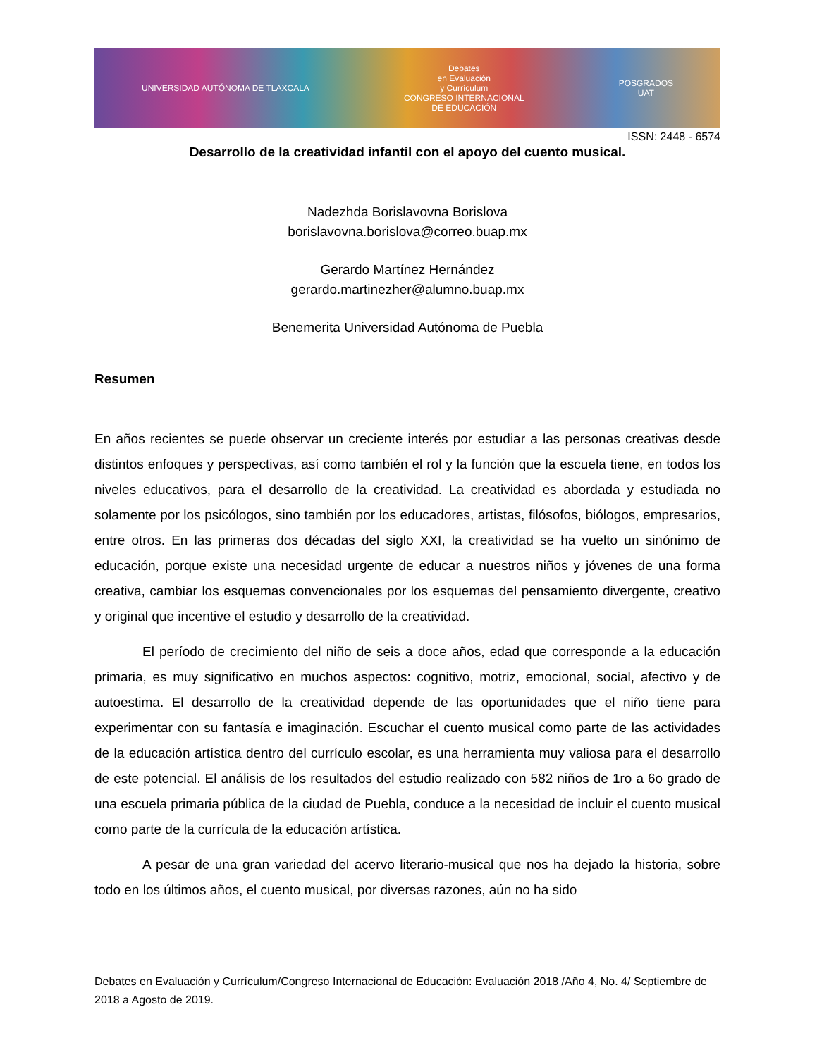UNIVERSIDAD AUTÓNOMA DE TLAXCALA
Debates
en Evaluación
y Currículum
CONGRESO INTERNACIONAL
DE EDUCACIÓN
POSGRADOS
UAT
ISSN: 2448 - 6574
Desarrollo de la creatividad infantil con el apoyo del cuento musical.
Nadezhda Borislavovna Borislova
borislavovna.borislova@correo.buap.mx
Gerardo Martínez Hernández
gerardo.martinezher@alumno.buap.mx
Benemerita Universidad Autónoma de Puebla
Resumen
En años recientes se puede observar un creciente interés por estudiar a las personas creativas desde distintos enfoques y perspectivas, así como también el rol y la función que la escuela tiene, en todos los niveles educativos, para el desarrollo de la creatividad. La creatividad es abordada y estudiada no solamente por los psicólogos, sino también por los educadores, artistas, filósofos, biólogos, empresarios, entre otros. En las primeras dos décadas del siglo XXI, la creatividad se ha vuelto un sinónimo de educación, porque existe una necesidad urgente de educar a nuestros niños y jóvenes de una forma creativa, cambiar los esquemas convencionales por los esquemas del pensamiento divergente, creativo y original que incentive el estudio y desarrollo de la creatividad.
El período de crecimiento del niño de seis a doce años, edad que corresponde a la educación primaria, es muy significativo en muchos aspectos: cognitivo, motriz, emocional, social, afectivo y de autoestima. El desarrollo de la creatividad depende de las oportunidades que el niño tiene para experimentar con su fantasía e imaginación. Escuchar el cuento musical como parte de las actividades de la educación artística dentro del currículo escolar, es una herramienta muy valiosa para el desarrollo de este potencial. El análisis de los resultados del estudio realizado con 582 niños de 1ro a 6o grado de una escuela primaria pública de la ciudad de Puebla, conduce a la necesidad de incluir el cuento musical como parte de la currícula de la educación artística.
A pesar de una gran variedad del acervo literario-musical que nos ha dejado la historia, sobre todo en los últimos años, el cuento musical, por diversas razones, aún no ha sido
Debates en Evaluación y Currículum/Congreso Internacional de Educación: Evaluación 2018 /Año 4, No. 4/ Septiembre de 2018 a Agosto de 2019.